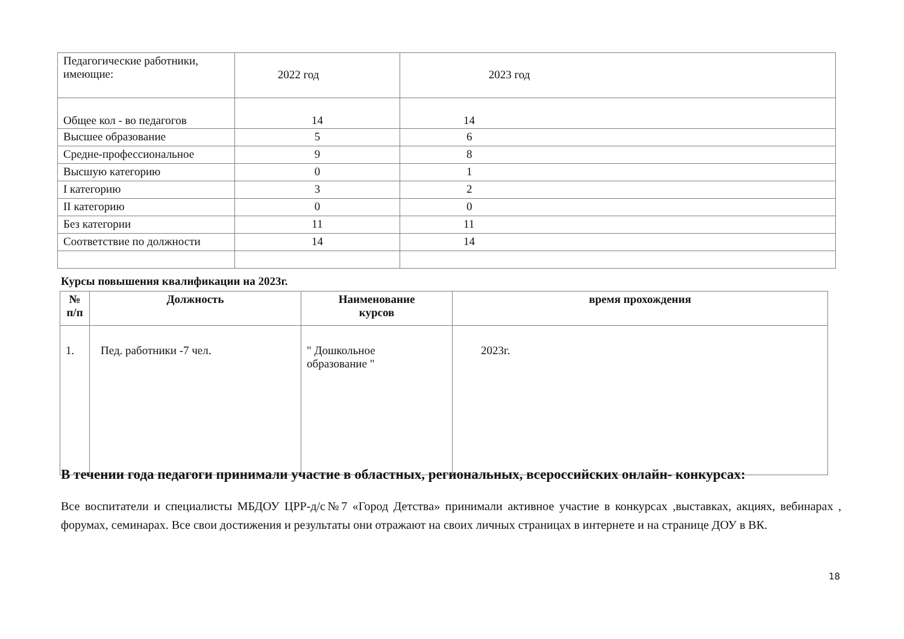| Педагогические работники, имеющие: | 2022 год | 2023 год |
| Общее кол - во педагогов | 14 | 14 |
| Высшее образование | 5 | 6 |
| Средне-профессиональное | 9 | 8 |
| Высшую категорию | 0 | 1 |
| I категорию | 3 | 2 |
| II категорию | 0 | 0 |
| Без категории | 11 | 11 |
| Соответствие по должности | 14 | 14 |
Курсы повышения квалификации на 2023г.
| № п/п | Должность | Наименование курсов | время прохождения |
| --- | --- | --- | --- |
| 1. | Пед. работники -7 чел. | " Дошкольное образование " | 2023г. |
В течении года педагоги принимали участие в областных, региональных, всероссийских онлайн- конкурсах:
Все воспитатели и специалисты МБДОУ ЦРР-д/с№7 «Город Детства» принимали активное участие в конкурсах ,выставках, акциях, вебинарах , форумах, семинарах. Все свои достижения и результаты они отражают на своих личных страницах в интернете и на странице ДОУ в ВК.
18